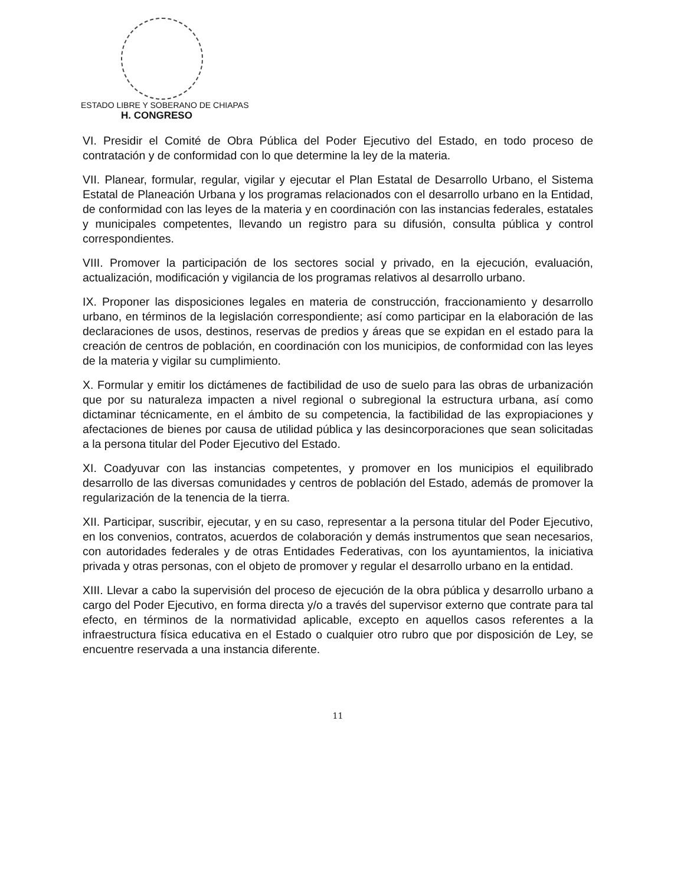ESTADO LIBRE Y SOBERANO DE CHIAPAS
H. CONGRESO
VI. Presidir el Comité de Obra Pública del Poder Ejecutivo del Estado, en todo proceso de contratación y de conformidad con lo que determine la ley de la materia.
VII. Planear, formular, regular, vigilar y ejecutar el Plan Estatal de Desarrollo Urbano, el Sistema Estatal de Planeación Urbana y los programas relacionados con el desarrollo urbano en la Entidad, de conformidad con las leyes de la materia y en coordinación con las instancias federales, estatales y municipales competentes, llevando un registro para su difusión, consulta pública y control correspondientes.
VIII. Promover la participación de los sectores social y privado, en la ejecución, evaluación, actualización, modificación y vigilancia de los programas relativos al desarrollo urbano.
IX. Proponer las disposiciones legales en materia de construcción, fraccionamiento y desarrollo urbano, en términos de la legislación correspondiente; así como participar en la elaboración de las declaraciones de usos, destinos, reservas de predios y áreas que se expidan en el estado para la creación de centros de población, en coordinación con los municipios, de conformidad con las leyes de la materia y vigilar su cumplimiento.
X. Formular y emitir los dictámenes de factibilidad de uso de suelo para las obras de urbanización que por su naturaleza impacten a nivel regional o subregional la estructura urbana, así como dictaminar técnicamente, en el ámbito de su competencia, la factibilidad de las expropiaciones y afectaciones de bienes por causa de utilidad pública y las desincorporaciones que sean solicitadas a la persona titular del Poder Ejecutivo del Estado.
XI. Coadyuvar con las instancias competentes, y promover en los municipios el equilibrado desarrollo de las diversas comunidades y centros de población del Estado, además de promover la regularización de la tenencia de la tierra.
XII. Participar, suscribir, ejecutar, y en su caso, representar a la persona titular del Poder Ejecutivo, en los convenios, contratos, acuerdos de colaboración y demás instrumentos que sean necesarios, con autoridades federales y de otras Entidades Federativas, con los ayuntamientos, la iniciativa privada y otras personas, con el objeto de promover y regular el desarrollo urbano en la entidad.
XIII. Llevar a cabo la supervisión del proceso de ejecución de la obra pública y desarrollo urbano a cargo del Poder Ejecutivo, en forma directa y/o a través del supervisor externo que contrate para tal efecto, en términos de la normatividad aplicable, excepto en aquellos casos referentes a la infraestructura física educativa en el Estado o cualquier otro rubro que por disposición de Ley, se encuentre reservada a una instancia diferente.
11